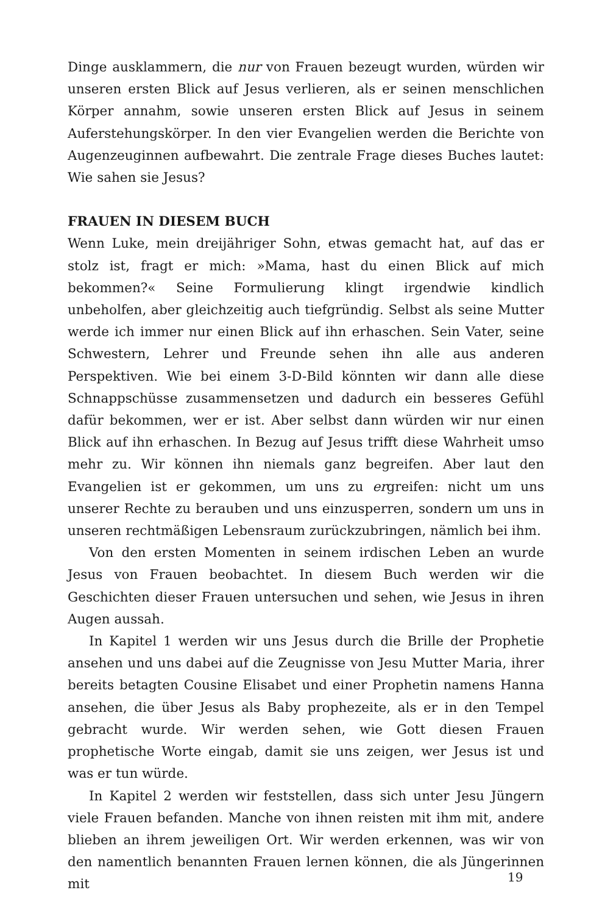Dinge ausklammern, die nur von Frauen bezeugt wurden, würden wir unseren ersten Blick auf Jesus verlieren, als er seinen menschlichen Körper annahm, sowie unseren ersten Blick auf Jesus in seinem Auferstehungskörper. In den vier Evangelien werden die Berichte von Augenzeuginnen aufbewahrt. Die zentrale Frage dieses Buches lautet: Wie sahen sie Jesus?
FRAUEN IN DIESEM BUCH
Wenn Luke, mein dreijähriger Sohn, etwas gemacht hat, auf das er stolz ist, fragt er mich: »Mama, hast du einen Blick auf mich bekommen?« Seine Formulierung klingt irgendwie kindlich unbeholfen, aber gleichzeitig auch tiefgründig. Selbst als seine Mutter werde ich immer nur einen Blick auf ihn erhaschen. Sein Vater, seine Schwestern, Lehrer und Freunde sehen ihn alle aus anderen Perspektiven. Wie bei einem 3-D-Bild könnten wir dann alle diese Schnappschüsse zusammensetzen und dadurch ein besseres Gefühl dafür bekommen, wer er ist. Aber selbst dann würden wir nur einen Blick auf ihn erhaschen. In Bezug auf Jesus trifft diese Wahrheit umso mehr zu. Wir können ihn niemals ganz begreifen. Aber laut den Evangelien ist er gekommen, um uns zu ergreifen: nicht um uns unserer Rechte zu berauben und uns einzusperren, sondern um uns in unseren rechtmäßigen Lebensraum zurückzubringen, nämlich bei ihm.
Von den ersten Momenten in seinem irdischen Leben an wurde Jesus von Frauen beobachtet. In diesem Buch werden wir die Geschichten dieser Frauen untersuchen und sehen, wie Jesus in ihren Augen aussah.
In Kapitel 1 werden wir uns Jesus durch die Brille der Prophetie ansehen und uns dabei auf die Zeugnisse von Jesu Mutter Maria, ihrer bereits betagten Cousine Elisabet und einer Prophetin namens Hanna ansehen, die über Jesus als Baby prophezeite, als er in den Tempel gebracht wurde. Wir werden sehen, wie Gott diesen Frauen prophetische Worte eingab, damit sie uns zeigen, wer Jesus ist und was er tun würde.
In Kapitel 2 werden wir feststellen, dass sich unter Jesu Jüngern viele Frauen befanden. Manche von ihnen reisten mit ihm mit, andere blieben an ihrem jeweiligen Ort. Wir werden erkennen, was wir von den namentlich benannten Frauen lernen können, die als Jüngerinnen mit
19